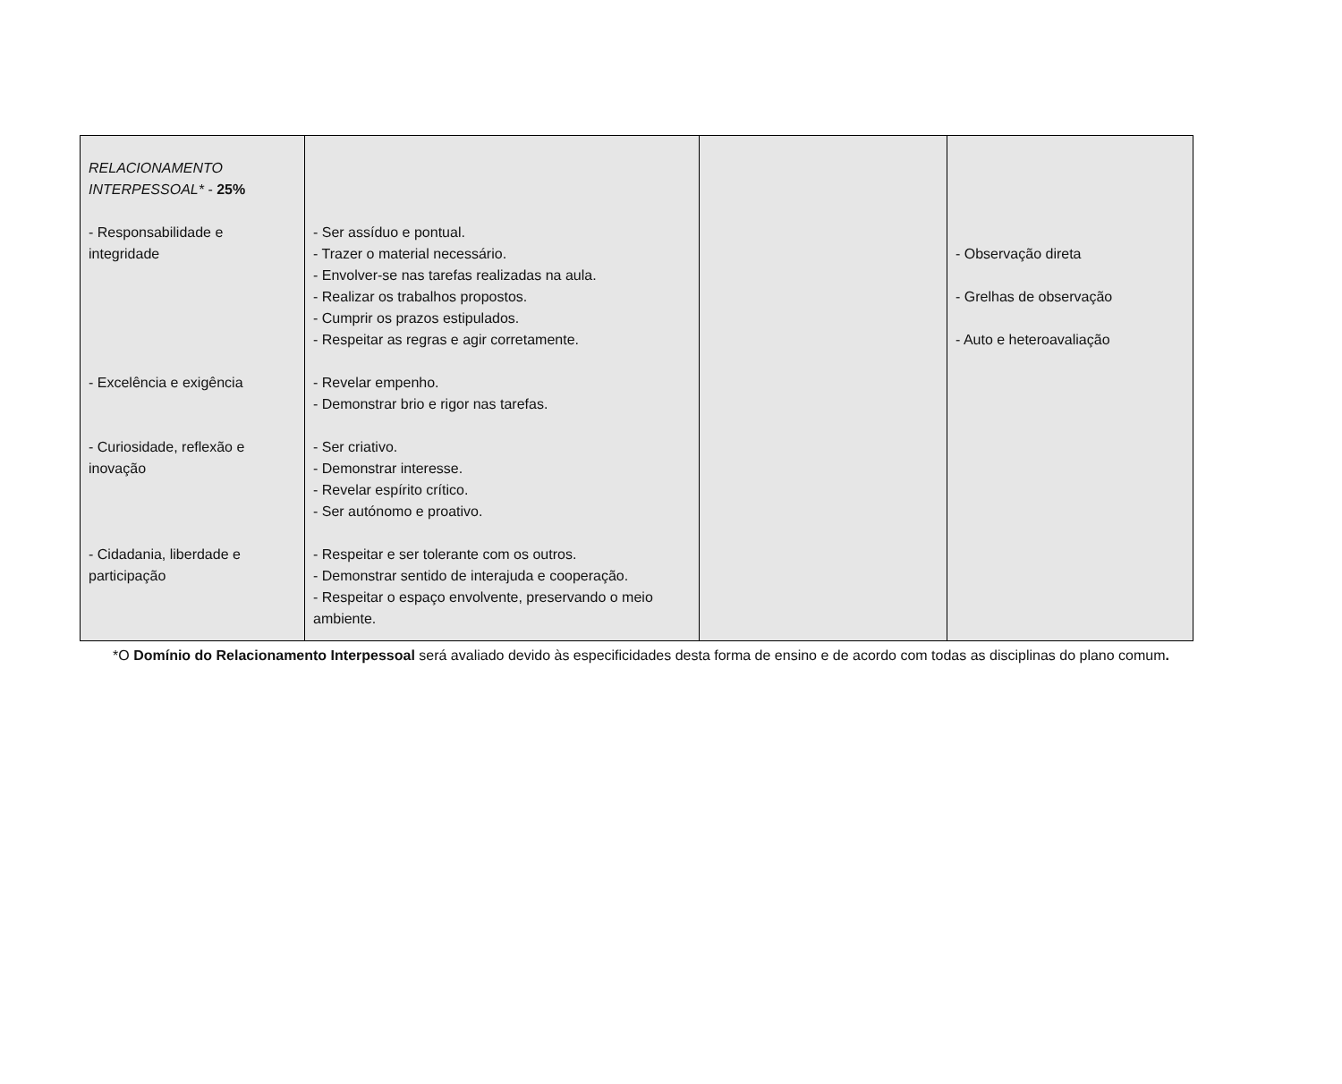| RELACIONAMENTO INTERPESSOAL* - 25% - Responsabilidade e integridade - Excelência e exigência - Curiosidade, reflexão e inovação - Cidadania, liberdade e participação | - Ser assíduo e pontual. - Trazer o material necessário. - Envolver-se nas tarefas realizadas na aula. - Realizar os trabalhos propostos. - Cumprir os prazos estipulados. - Respeitar as regras e agir corretamente. - Revelar empenho. - Demonstrar brio e rigor nas tarefas. - Ser criativo. - Demonstrar interesse. - Revelar espírito crítico. - Ser autónomo e proativo. - Respeitar e ser tolerante com os outros. - Demonstrar sentido de interajuda e cooperação. - Respeitar o espaço envolvente, preservando o meio ambiente. | | - Observação direta - Grelhas de observação - Auto e heteroavaliação |
*O Domínio do Relacionamento Interpessoal será avaliado devido às especificidades desta forma de ensino e de acordo com todas as disciplinas do plano comum.